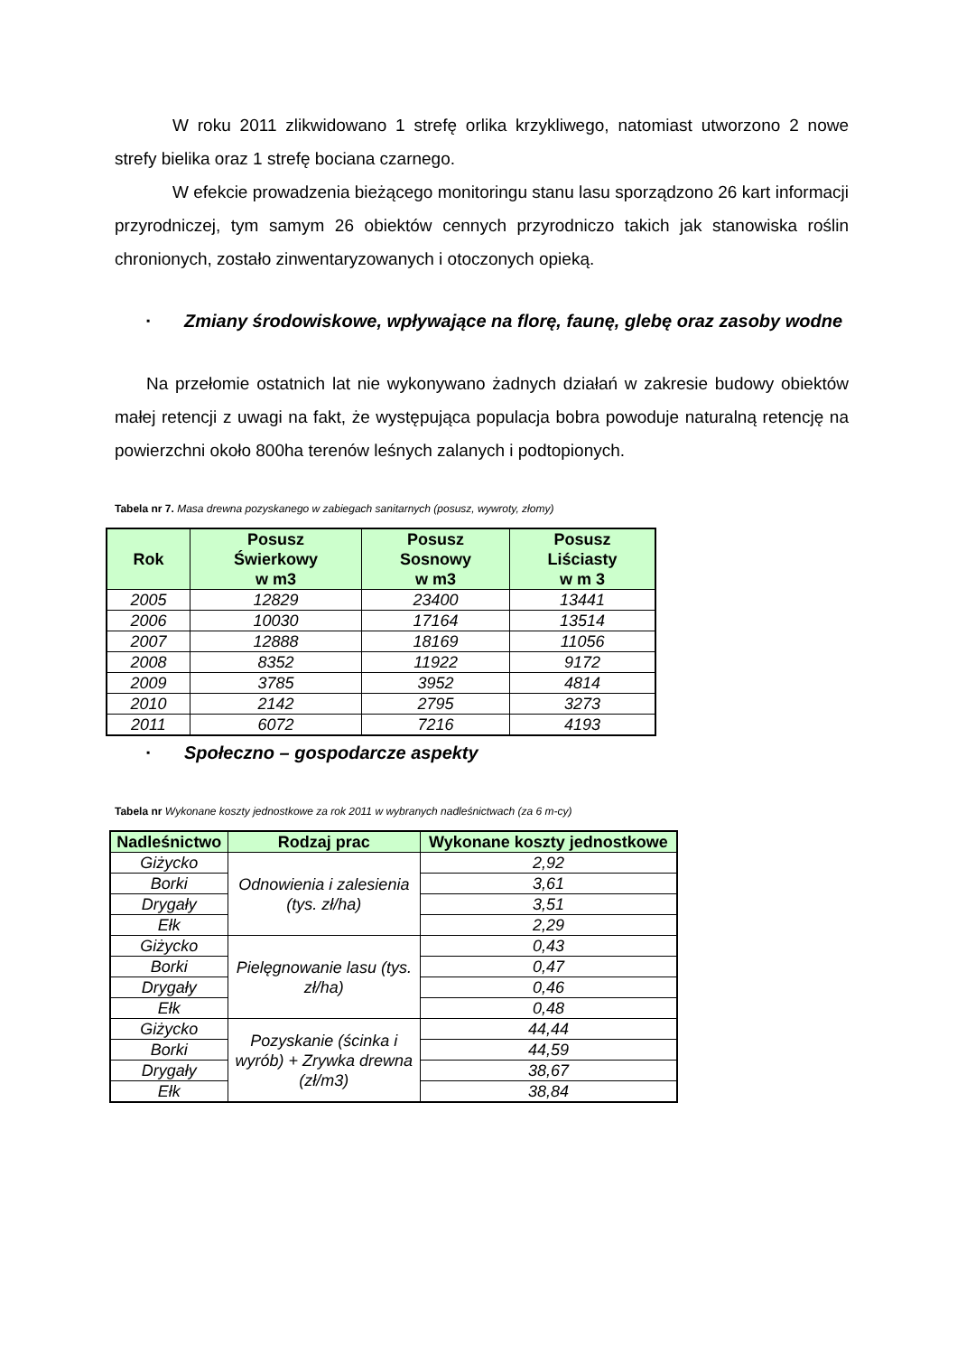W roku 2011 zlikwidowano 1 strefę orlika krzykliwego, natomiast utworzono 2 nowe strefy bielika oraz 1 strefę bociana czarnego.
W efekcie prowadzenia bieżącego monitoringu stanu lasu sporządzono 26 kart informacji przyrodniczej, tym samym 26 obiektów cennych przyrodniczo takich jak stanowiska roślin chronionych, zostało zinwentaryzowanych i otoczonych opieką.
▪ Zmiany środowiskowe, wpływające na florę, faunę, glebę oraz zasoby wodne
Na przełomie ostatnich lat nie wykonywano żadnych działań w zakresie budowy obiektów małej retencji z uwagi na fakt, że występująca populacja bobra powoduje naturalną retencję na powierzchni około 800ha terenów leśnych zalanych i podtopionych.
Tabela nr 7. Masa drewna pozyskanego w zabiegach sanitarnych (posusz, wywroty, złomy)
| Rok | Posusz Świerkowy w m3 | Posusz Sosnowy w m3 | Posusz Liściasty w m 3 |
| --- | --- | --- | --- |
| 2005 | 12829 | 23400 | 13441 |
| 2006 | 10030 | 17164 | 13514 |
| 2007 | 12888 | 18169 | 11056 |
| 2008 | 8352 | 11922 | 9172 |
| 2009 | 3785 | 3952 | 4814 |
| 2010 | 2142 | 2795 | 3273 |
| 2011 | 6072 | 7216 | 4193 |
▪ Społeczno – gospodarcze aspekty
Tabela nr Wykonane koszty jednostkowe za rok 2011 w wybranych nadleśnictwach (za 6 m-cy)
| Nadleśnictwo | Rodzaj prac | Wykonane koszty jednostkowe |
| --- | --- | --- |
| Giżycko | Odnowienia i zalesienia (tys. zł/ha) | 2,92 |
| Borki | | 3,61 |
| Drygały | | 3,51 |
| Ełk | | 2,29 |
| Giżycko | Pielęgnowanie lasu (tys. zł/ha) | 0,43 |
| Borki | | 0,47 |
| Drygały | | 0,46 |
| Ełk | | 0,48 |
| Giżycko | Pozyskanie (ścinka i wyrób) + Zrywka drewna (zł/m3) | 44,44 |
| Borki | | 44,59 |
| Drygały | | 38,67 |
| Ełk | | 38,84 |